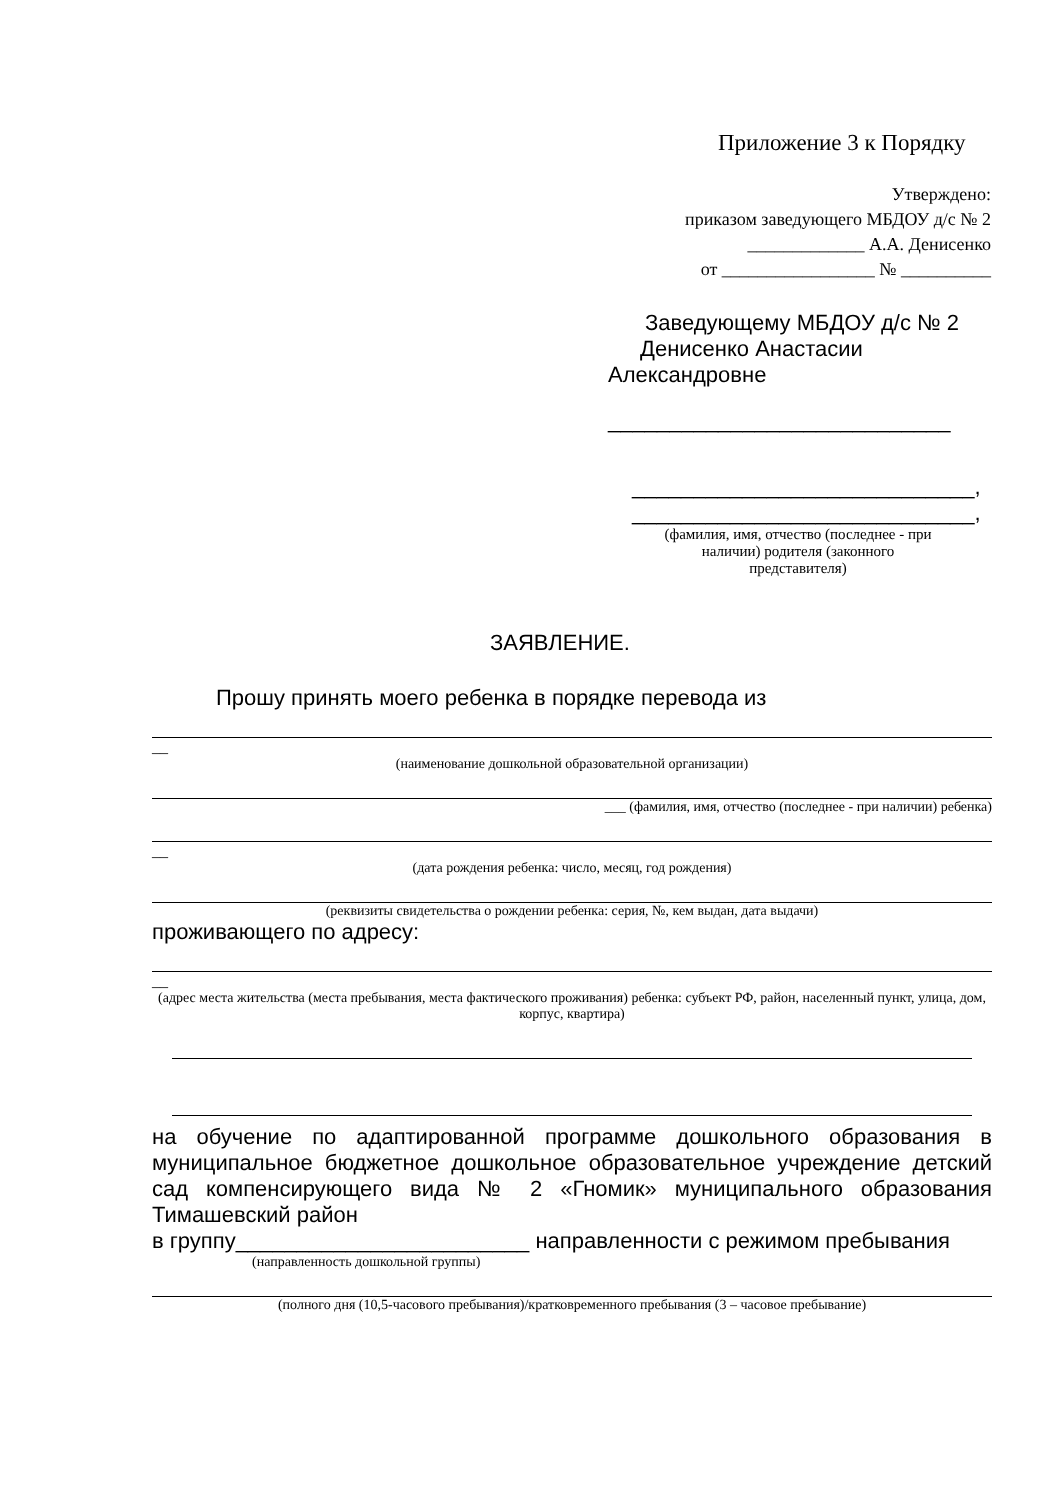Приложение 3 к Порядку
Утверждено:
приказом заведующего МБДОУ д/с № 2
_____________ А.А. Денисенко
от _________________ № __________
Заведующему МБДОУ д/с № 2
Денисенко Анастасии
Александровне
____________________________
____________________________,
____________________________,
(фамилия, имя, отчество (последнее - при
наличии) родителя (законного
представителя)
ЗАЯВЛЕНИЕ.
Прошу принять моего ребенка в порядке перевода из
__
(наименование дошкольной образовательной организации)
___ (фамилия, имя, отчество (последнее - при наличии) ребенка)
__
(дата рождения ребенка: число, месяц, год рождения)
(реквизиты свидетельства о рождении ребенка: серия, №, кем выдан, дата выдачи)
проживающего по адресу:
__
(адрес места жительства (места пребывания, места фактического проживания) ребенка: субъект РФ, район, населенный пункт, улица, дом, корпус, квартира)
на обучение по адаптированной программе дошкольного образования в муниципальное бюджетное дошкольное образовательное учреждение детский сад компенсирующего вида № 2 «Гномик» муниципального образования Тимашевский район
в группу________________________ направленности с режимом пребывания
(направленность дошкольной группы)
(полного дня (10,5-часового пребывания)/кратковременного пребывания (3 – часовое пребывание)